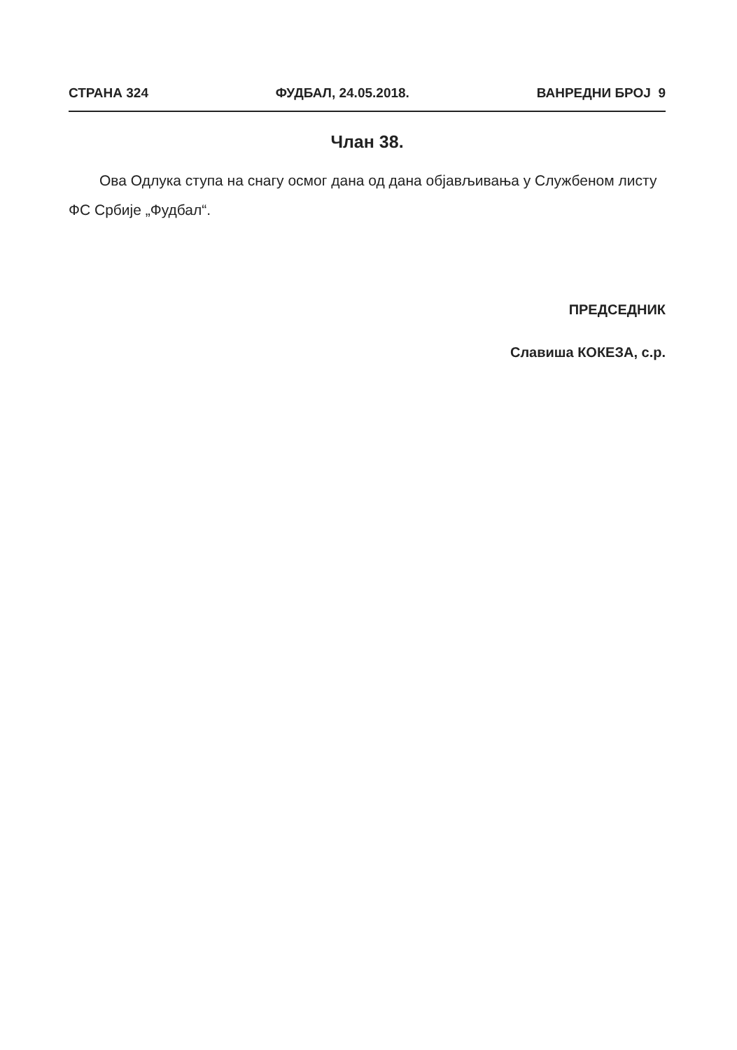СТРАНА 324 ФУДБАЛ, 24.05.2018. ВАНРЕДНИ БРОЈ 9
Члан 38.
Ова Одлука ступа на снагу осмог дана од дана објављивања у Службеном листу ФС Србије „Фудбал“.
ПРЕДСЕДНИК
Славиша КОКЕЗА, с.р.